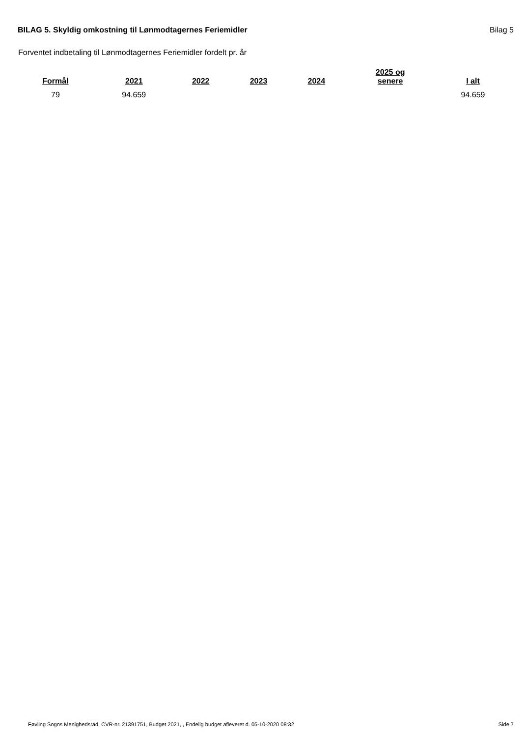BILAG 5. Skyldig omkostning til Lønmodtagernes Feriemidler Bilag 5
Forventet indbetaling til Lønmodtagernes Feriemidler fordelt pr. år
| Formål | 2021 | 2022 | 2023 | 2024 | 2025 og senere | I alt |
| --- | --- | --- | --- | --- | --- | --- |
| 79 | 94.659 | | | | | 94.659 |
Føvling Sogns Menighedsråd, CVR-nr. 21391751, Budget 2021, , Endelig budget afleveret d. 05-10-2020 08:32 Side 7